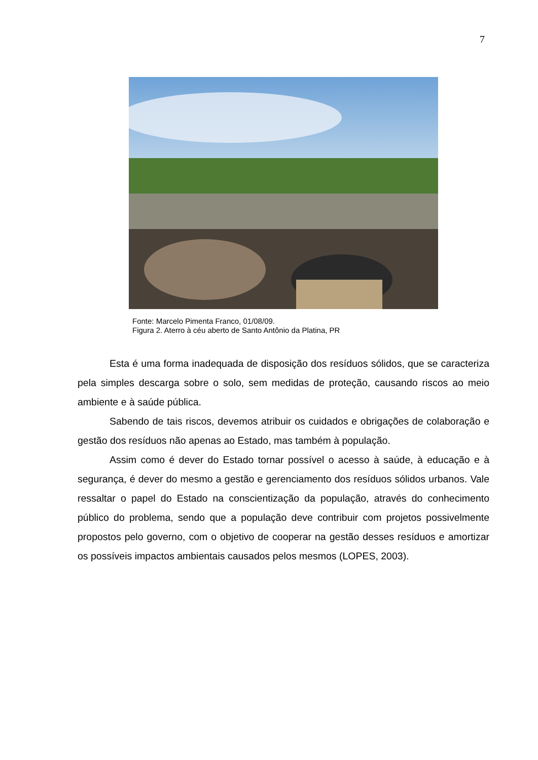7
Fonte: Marcelo Pimenta Franco, 01/08/09.
Figura 2. Aterro à céu aberto de Santo Antônio da Platina, PR
Esta é uma forma inadequada de disposição dos resíduos sólidos, que se caracteriza pela simples descarga sobre o solo, sem medidas de proteção, causando riscos ao meio ambiente e à saúde pública.
Sabendo de tais riscos, devemos atribuir os cuidados e obrigações de colaboração e gestão dos resíduos não apenas ao Estado, mas também à população.
Assim como é dever do Estado tornar possível o acesso à saúde, à educação e à segurança, é dever do mesmo a gestão e gerenciamento dos resíduos sólidos urbanos. Vale ressaltar o papel do Estado na conscientização da população, através do conhecimento público do problema, sendo que a população deve contribuir com projetos possivelmente propostos pelo governo, com o objetivo de cooperar na gestão desses resíduos e amortizar os possíveis impactos ambientais causados pelos mesmos (LOPES, 2003).